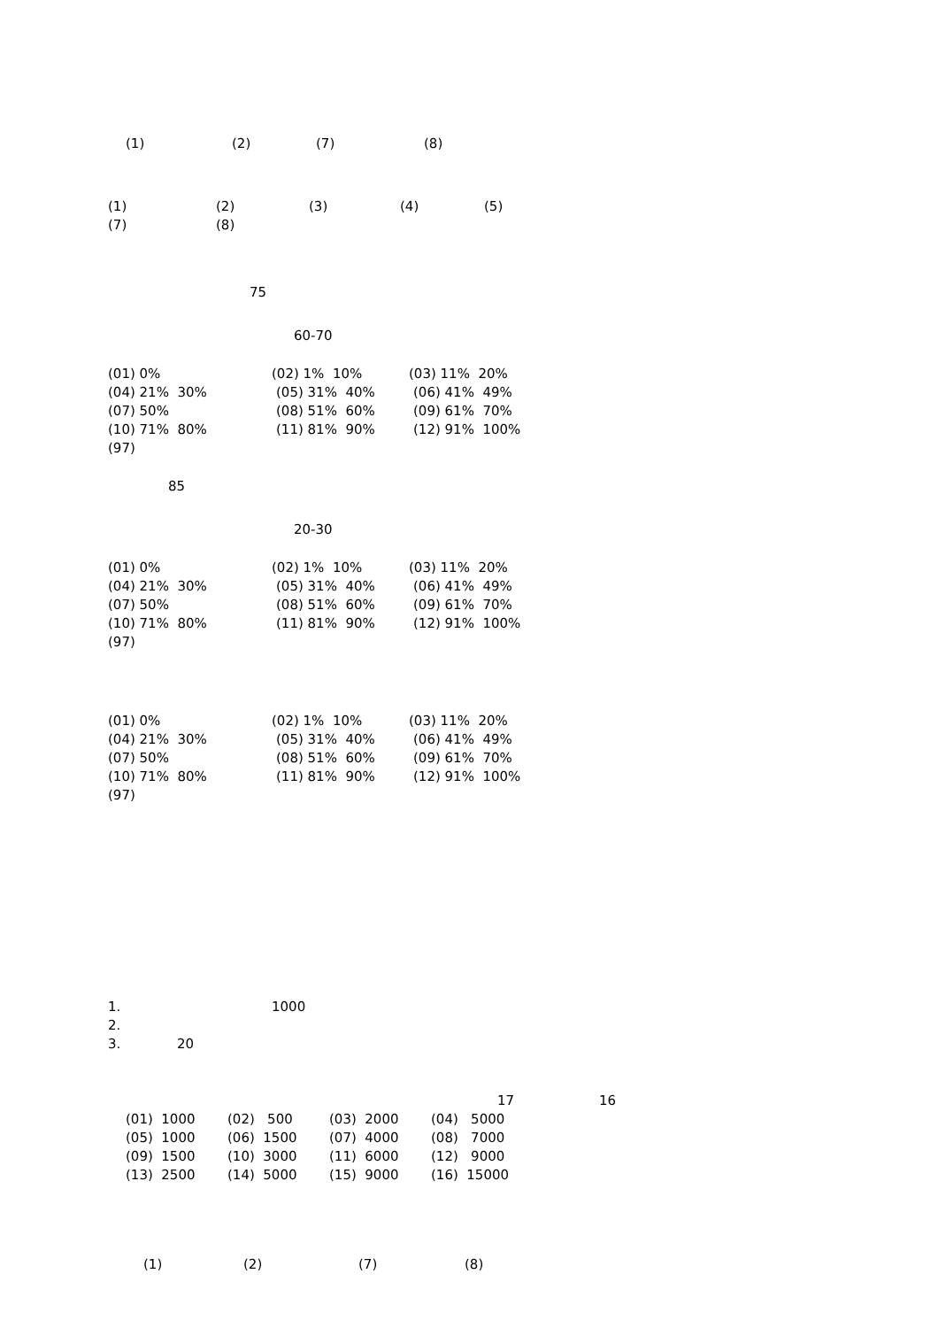(1) (2) (7) (8)
(1) (2) (3) (4) (5)
(7) (8)
75
60-70
(01) 0% (02) 1% 10% (03) 11% 20%
(04) 21% 30% (05) 31% 40% (06) 41% 49%
(07) 50% (08) 51% 60% (09) 61% 70%
(10) 71% 80% (11) 81% 90% (12) 91% 100%
(97)
85
20-30
(01) 0% (02) 1% 10% (03) 11% 20%
(04) 21% 30% (05) 31% 40% (06) 41% 49%
(07) 50% (08) 51% 60% (09) 61% 70%
(10) 71% 80% (11) 81% 90% (12) 91% 100%
(97)
(01) 0% (02) 1% 10% (03) 11% 20%
(04) 21% 30% (05) 31% 40% (06) 41% 49%
(07) 50% (08) 51% 60% (09) 61% 70%
(10) 71% 80% (11) 81% 90% (12) 91% 100%
(97)
1. 1000
2.
3. 20
17 16
(01) 1000 (02) 500 (03) 2000 (04) 5000
(05) 1000 (06) 1500 (07) 4000 (08) 7000
(09) 1500 (10) 3000 (11) 6000 (12) 9000
(13) 2500 (14) 5000 (15) 9000 (16) 15000
(1) (2) (7) (8)